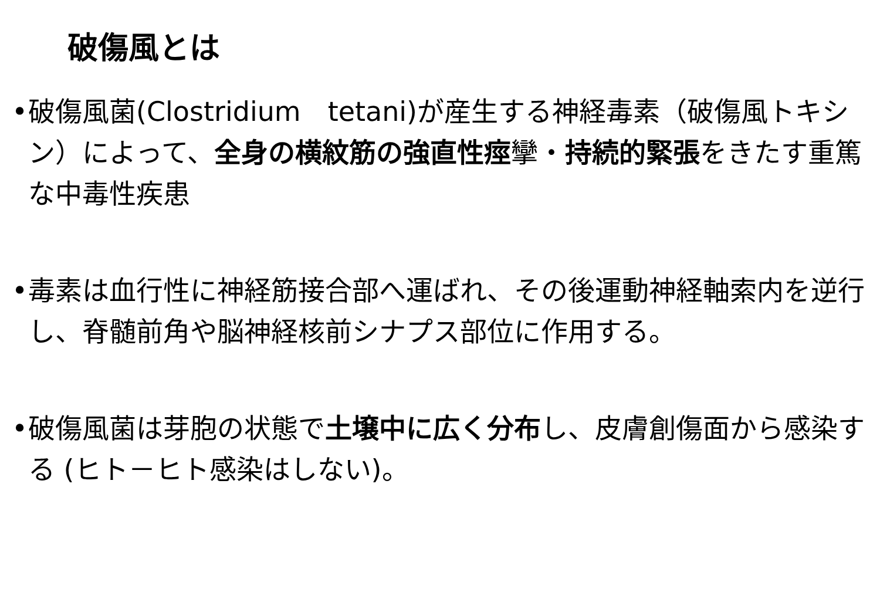破傷風とは
• 破傷風菌(Clostridium　tetani)が産生する神経毒素（破傷風トキシン）によって、全身の横紋筋の強直性痙攣・持続的緊張をきたす重篤な中毒性疾患
• 毒素は血行性に神経筋接合部へ運ばれ、その後運動神経軸索内を逆行し、脊髄前角や脳神経核前シナプス部位に作用する。
• 破傷風菌は芽胞の状態で土壌中に広く分布し、皮膚創傷面から感染する (ヒト－ヒト感染はしない)。